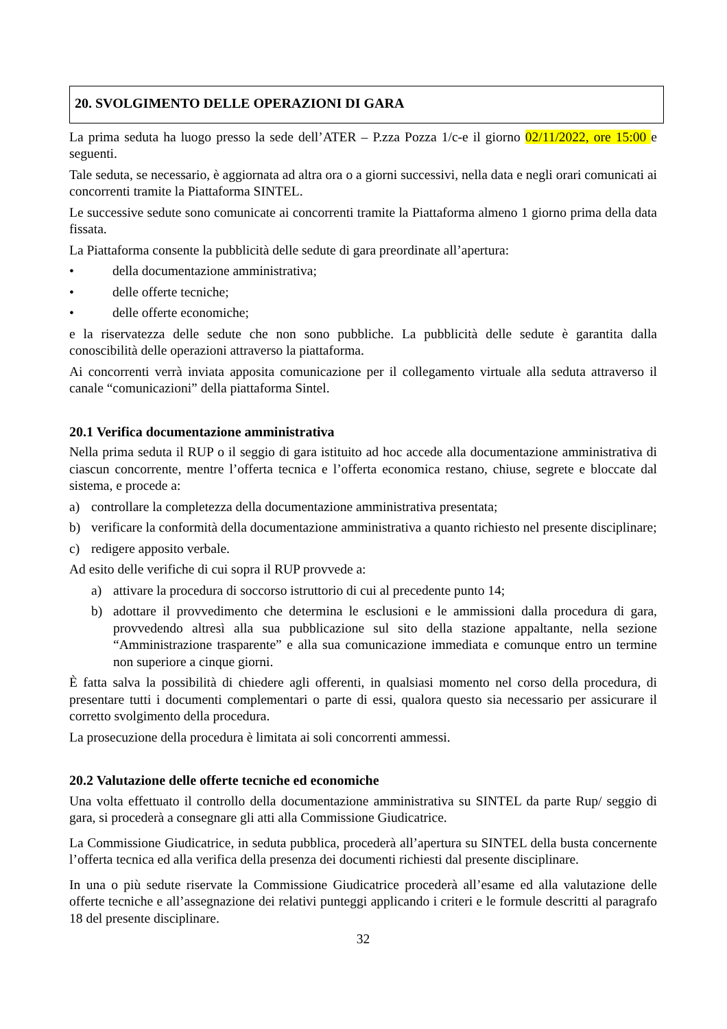20. SVOLGIMENTO DELLE OPERAZIONI DI GARA
La prima seduta ha luogo presso la sede dell’ATER – P.zza Pozza 1/c-e il giorno 02/11/2022, ore 15:00 e seguenti.
Tale seduta, se necessario, è aggiornata ad altra ora o a giorni successivi, nella data e negli orari comunicati ai concorrenti tramite la Piattaforma SINTEL.
Le successive sedute sono comunicate ai concorrenti tramite la Piattaforma almeno 1 giorno prima della data fissata.
La Piattaforma consente la pubblicità delle sedute di gara preordinate all’apertura:
• della documentazione amministrativa;
• delle offerte tecniche;
• delle offerte economiche;
e la riservatezza delle sedute che non sono pubbliche. La pubblicità delle sedute è garantita dalla conoscibilità delle operazioni attraverso la piattaforma.
Ai concorrenti verrà inviata apposita comunicazione per il collegamento virtuale alla seduta attraverso il canale “comunicazioni” della piattaforma Sintel.
20.1 Verifica documentazione amministrativa
Nella prima seduta il RUP o il seggio di gara istituito ad hoc accede alla documentazione amministrativa di ciascun concorrente, mentre l’offerta tecnica e l’offerta economica restano, chiuse, segrete e bloccate dal sistema, e procede a:
a) controllare la completezza della documentazione amministrativa presentata;
b) verificare la conformità della documentazione amministrativa a quanto richiesto nel presente disciplinare;
c) redigere apposito verbale.
Ad esito delle verifiche di cui sopra il RUP provvede a:
a) attivare la procedura di soccorso istruttorio di cui al precedente punto 14;
b) adottare il provvedimento che determina le esclusioni e le ammissioni dalla procedura di gara, provvedendo altresì alla sua pubblicazione sul sito della stazione appaltante, nella sezione “Amministrazione trasparente” e alla sua comunicazione immediata e comunque entro un termine non superiore a cinque giorni.
È fatta salva la possibilità di chiedere agli offerenti, in qualsiasi momento nel corso della procedura, di presentare tutti i documenti complementari o parte di essi, qualora questo sia necessario per assicurare il corretto svolgimento della procedura.
La prosecuzione della procedura è limitata ai soli concorrenti ammessi.
20.2 Valutazione delle offerte tecniche ed economiche
Una volta effettuato il controllo della documentazione amministrativa su SINTEL da parte Rup/ seggio di gara, si procederà a consegnare gli atti alla Commissione Giudicatrice.
La Commissione Giudicatrice, in seduta pubblica, procederà all’apertura su SINTEL della busta concernente l’offerta tecnica ed alla verifica della presenza dei documenti richiesti dal presente disciplinare.
In una o più sedute riservate la Commissione Giudicatrice procederà all’esame ed alla valutazione delle offerte tecniche e all’assegnazione dei relativi punteggi applicando i criteri e le formule descritti al paragrafo 18 del presente disciplinare.
32